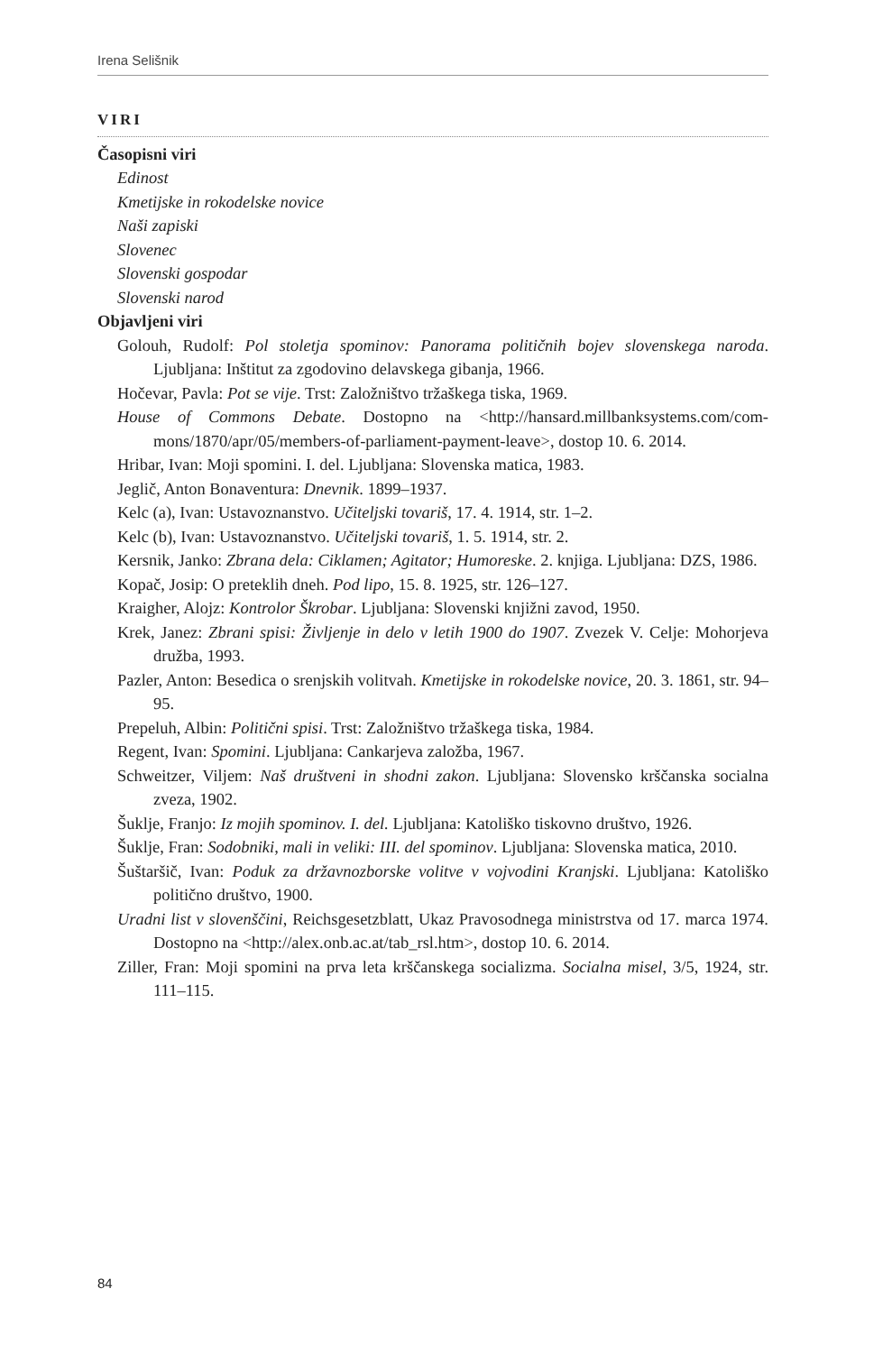Irena Selišnik
VIRI
Časopisni viri
Edinost
Kmetijske in rokodelske novice
Naši zapiski
Slovenec
Slovenski gospodar
Slovenski narod
Objavljeni viri
Golouh, Rudolf: Pol stoletja spominov: Panorama političnih bojev slovenskega naroda. Ljubljana: Inštitut za zgodovino delavskega gibanja, 1966.
Hočevar, Pavla: Pot se vije. Trst: Založništvo tržaškega tiska, 1969.
House of Commons Debate. Dostopno na <http://hansard.millbanksystems.com/com-mons/1870/apr/05/members-of-parliament-payment-leave>, dostop 10. 6. 2014.
Hribar, Ivan: Moji spomini. I. del. Ljubljana: Slovenska matica, 1983.
Jeglič, Anton Bonaventura: Dnevnik. 1899–1937.
Kelc (a), Ivan: Ustavoznanstvo. Učiteljski tovariš, 17. 4. 1914, str. 1–2.
Kelc (b), Ivan: Ustavoznanstvo. Učiteljski tovariš, 1. 5. 1914, str. 2.
Kersnik, Janko: Zbrana dela: Ciklamen; Agitator; Humoreske. 2. knjiga. Ljubljana: DZS, 1986.
Kopač, Josip: O preteklih dneh. Pod lipo, 15. 8. 1925, str. 126–127.
Kraigher, Alojz: Kontrolor Škrobar. Ljubljana: Slovenski knjižni zavod, 1950.
Krek, Janez: Zbrani spisi: Življenje in delo v letih 1900 do 1907. Zvezek V. Celje: Mohorjeva družba, 1993.
Pazler, Anton: Besedica o srenjskih volitvah. Kmetijske in rokodelske novice, 20. 3. 1861, str. 94–95.
Prepeluh, Albin: Politični spisi. Trst: Založništvo tržaškega tiska, 1984.
Regent, Ivan: Spomini. Ljubljana: Cankarjeva založba, 1967.
Schweitzer, Viljem: Naš društveni in shodni zakon. Ljubljana: Slovensko krščanska socialna zveza, 1902.
Šuklje, Franjo: Iz mojih spominov. I. del. Ljubljana: Katoliško tiskovno društvo, 1926.
Šuklje, Fran: Sodobniki, mali in veliki: III. del spominov. Ljubljana: Slovenska matica, 2010.
Šuštaršič, Ivan: Poduk za državnozborske volitve v vojvodini Kranjski. Ljubljana: Katoliško politično društvo, 1900.
Uradni list v slovenščini, Reichsgesetzblatt, Ukaz Pravosodnega ministrstva od 17. marca 1974. Dostopno na <http://alex.onb.ac.at/tab_rsl.htm>, dostop 10. 6. 2014.
Ziller, Fran: Moji spomini na prva leta krščanskega socializma. Socialna misel, 3/5, 1924, str. 111–115.
84